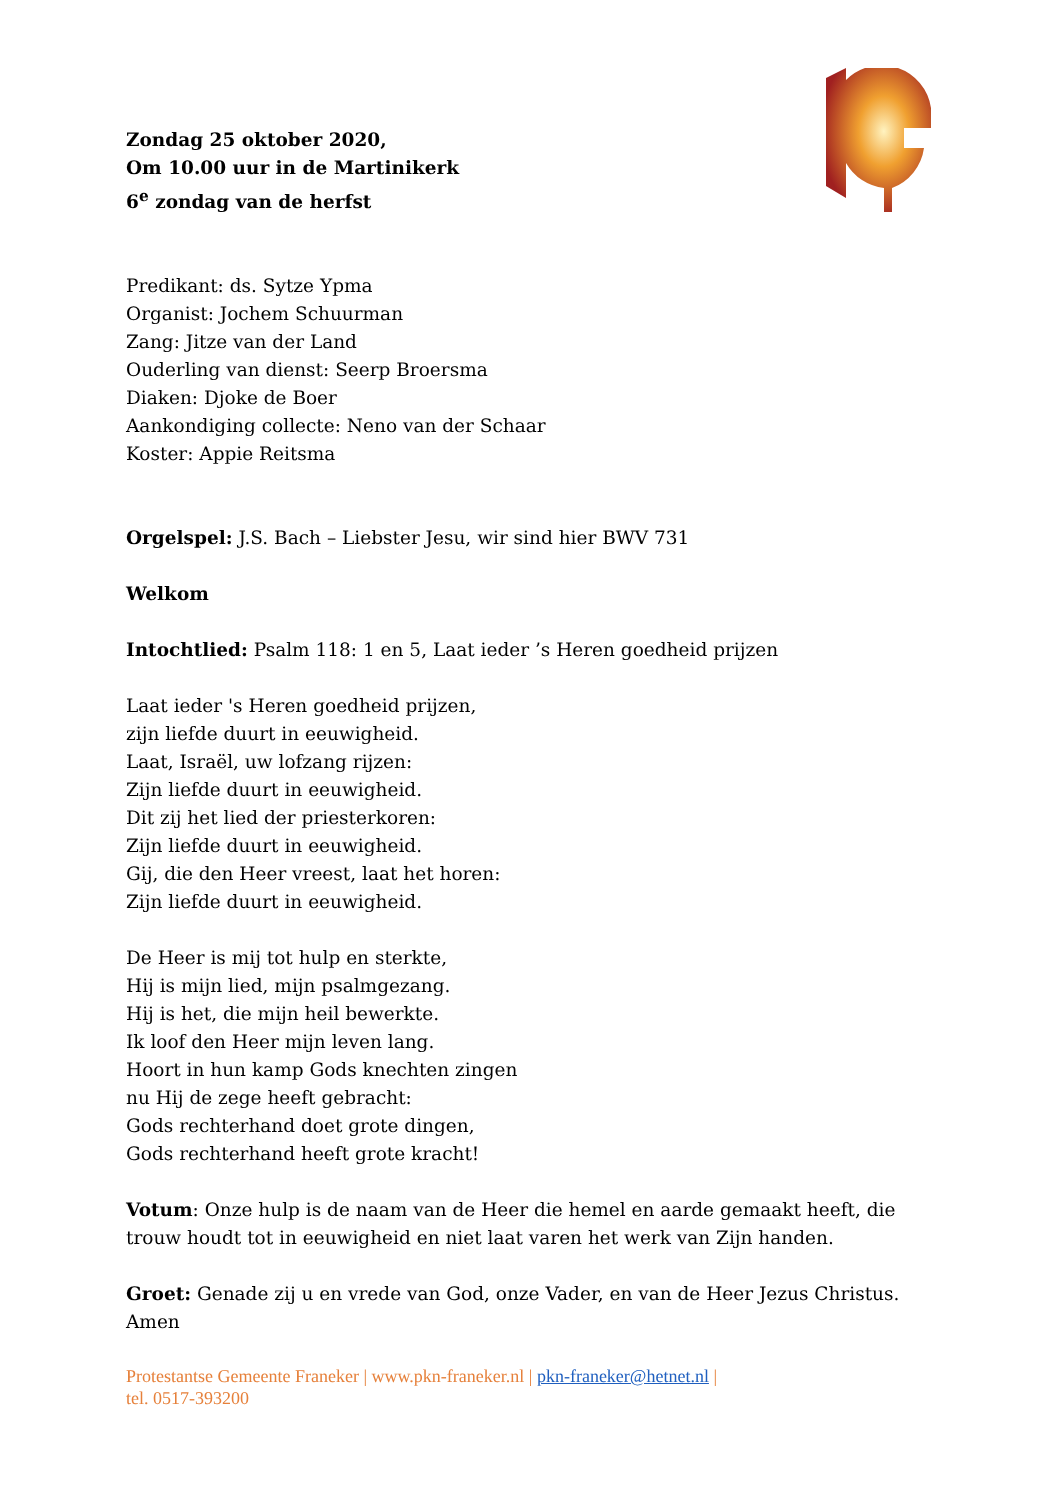Zondag 25 oktober 2020,
Om 10.00 uur in de Martinikerk
6<sup>e</sup> zondag van de herfst
Predikant: ds. Sytze Ypma
Organist: Jochem Schuurman
Zang: Jitze van der Land
Ouderling van dienst: Seerp Broersma
Diaken: Djoke de Boer
Aankondiging collecte: Neno van der Schaar
Koster: Appie Reitsma
Orgelspel: J.S. Bach – Liebster Jesu, wir sind hier BWV 731
Welkom
Intochtlied: Psalm 118: 1 en 5, Laat ieder ’s Heren goedheid prijzen
Laat ieder 's Heren goedheid prijzen,
zijn liefde duurt in eeuwigheid.
Laat, Israël, uw lofzang rijzen:
Zijn liefde duurt in eeuwigheid.
Dit zij het lied der priesterkoren:
Zijn liefde duurt in eeuwigheid.
Gij, die den Heer vreest, laat het horen:
Zijn liefde duurt in eeuwigheid.
De Heer is mij tot hulp en sterkte,
Hij is mijn lied, mijn psalmgezang.
Hij is het, die mijn heil bewerkte.
Ik loof den Heer mijn leven lang.
Hoort in hun kamp Gods knechten zingen
nu Hij de zege heeft gebracht:
Gods rechterhand doet grote dingen,
Gods rechterhand heeft grote kracht!
Votum: Onze hulp is de naam van de Heer die hemel en aarde gemaakt heeft, die trouw houdt tot in eeuwigheid en niet laat varen het werk van Zijn handen.
Groet: Genade zij u en vrede van God, onze Vader, en van de Heer Jezus Christus. Amen
Protestantse Gemeente Franeker | www.pkn-franeker.nl | pkn-franeker@hetnet.nl |
tel. 0517-393200